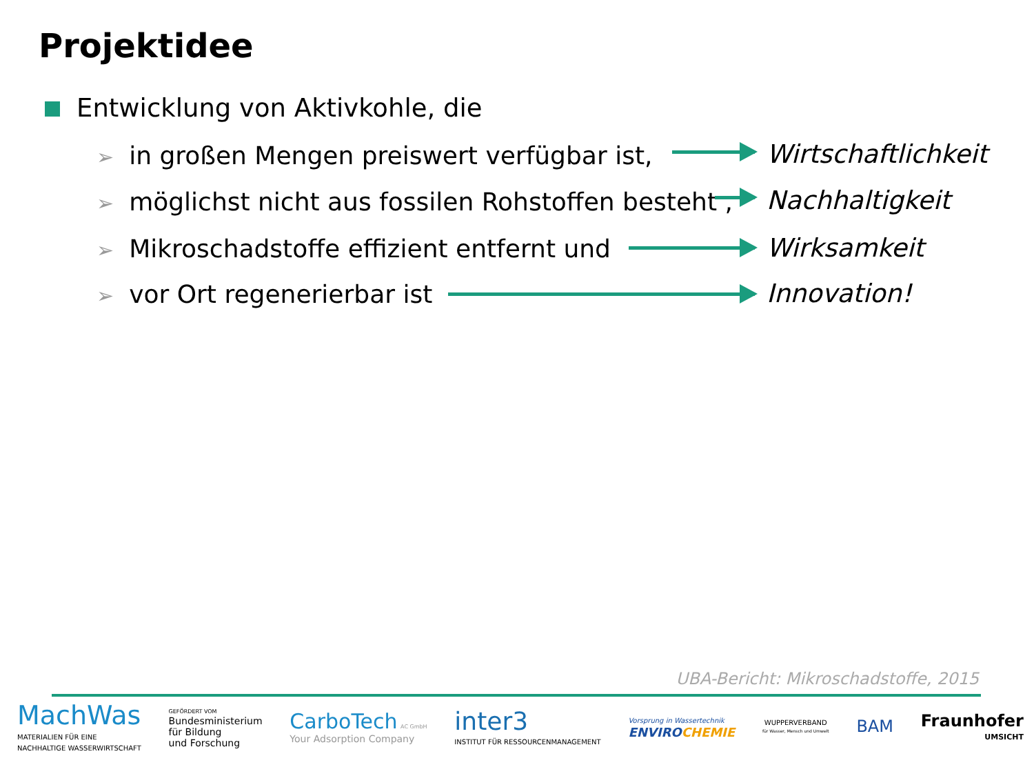Projektidee
Entwicklung von Aktivkohle, die
➢ in großen Mengen preiswert verfügbar ist, Wirtschaftlichkeit
➢ möglichst nicht aus fossilen Rohstoffen besteht , Nachhaltigkeit
➢ Mikroschadstoffe effizient entfernt und Wirksamkeit
➢ vor Ort regenerierbar ist Innovation!
UBA-Bericht: Mikroschadstoffe, 2015
MachWas
MATERIALIEN FÜR EINE
NACHHALTIGE WASSERWIRTSCHAFT
GEFÖRDERT VOM
Bundesministerium
für Bildung
und Forschung
CarboTech AC GmbH
Your Adsorption Company
inter3
INSTITUT FÜR RESSOURCENMANAGEMENT
Vorsprung in Wassertechnik
ENVIRO CHEMIE
WUPPERVERBAND
für Wasser, Mensch und Umwelt
BAM
Fraunhofer
UMSICHT